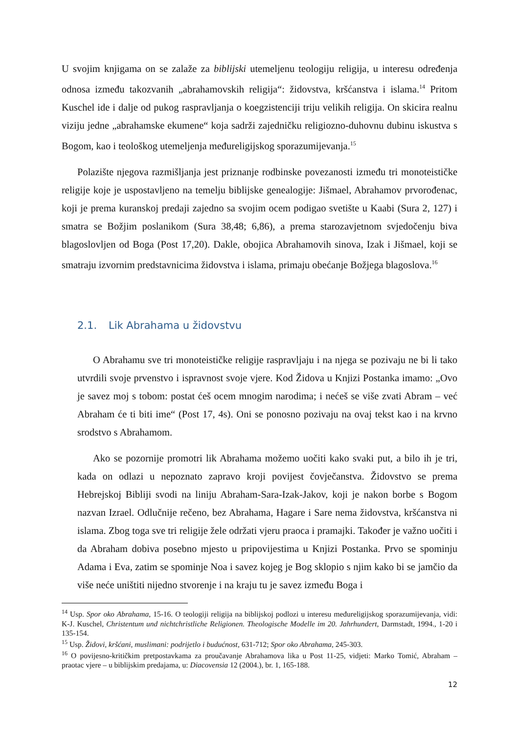U svojim knjigama on se zalaže za biblijski utemeljenu teologiju religija, u interesu određenja odnosa između takozvanih „abrahamovskih religija“: židovstva, kršćanstva i islama.<sup>14</sup> Pritom Kuschel ide i dalje od pukog raspravljanja o koegzistenciji triju velikih religija. On skicira realnu viziju jedne „abrahamske ekumene“ koja sadrži zajedničku religiozno-duhovnu dubinu iskustva s Bogom, kao i teološkog utemeljenja međureligijskog sporazumijevanja.<sup>15</sup>
Polazište njegova razmišljanja jest priznanje rodbinske povezanosti između tri monoteističke religije koje je uspostavljeno na temelju biblijske genealogije: Jišmael, Abrahamov prvorođenac, koji je prema kuranskoj predaji zajedno sa svojim ocem podigao svetište u Kaabi (Sura 2, 127) i smatra se Božjim poslanikom (Sura 38,48; 6,86), a prema starozavjetnom svjedočenju biva blagoslovljen od Boga (Post 17,20). Dakle, obojica Abrahamovih sinova, Izak i Jišmael, koji se smatraju izvornim predstavnicima židovstva i islama, primaju obećanje Božjega blagoslova.<sup>16</sup>
2.1. Lik Abrahama u židovstvu
O Abrahamu sve tri monoteističke religije raspravljaju i na njega se pozivaju ne bi li tako utvrdili svoje prvenstvo i ispravnost svoje vjere. Kod Židova u Knjizi Postanka imamo: „Ovo je savez moj s tobom: postat ćeš ocem mnogim narodima; i nećeš se više zvati Abram – već Abraham će ti biti ime“ (Post 17, 4s). Oni se ponosno pozivaju na ovaj tekst kao i na krvno srodstvo s Abrahamom.
Ako se pozornije promotri lik Abrahama možemo uočiti kako svaki put, a bilo ih je tri, kada on odlazi u nepoznato zapravo kroji povijest čovječanstva. Židovstvo se prema Hebrejskoj Bibliji svodi na liniju Abraham-Sara-Izak-Jakov, koji je nakon borbe s Bogom nazvan Izrael. Odlučnije rečeno, bez Abrahama, Hagare i Sare nema židovstva, kršćanstva ni islama. Zbog toga sve tri religije žele održati vjeru praoca i pramajki. Također je važno uočiti i da Abraham dobiva posebno mjesto u pripovijestima u Knjizi Postanka. Prvo se spominju Adama i Eva, zatim se spominje Noa i savez kojeg je Bog sklopio s njim kako bi se jamčio da više neće uništiti nijedno stvorenje i na kraju tu je savez između Boga i
<sup>14</sup> Usp. Spor oko Abrahama, 15-16. O teologiji religija na biblijskoj podlozi u interesu međureligijskog sporazumijevanja, vidi: K-J. Kuschel, Christentum und nichtchristliche Religionen. Theologische Modelle im 20. Jahrhundert, Darmstadt, 1994., 1-20 i 135-154.
<sup>15</sup> Usp. Židovi, kršćani, muslimani: podrijetlo i budućnost, 631-712; Spor oko Abrahama, 245-303.
<sup>16</sup> O povijesno-kritičkim pretpostavkama za proučavanje Abrahamova lika u Post 11-25, vidjeti: Marko Tomić, Abraham – praotac vjere – u biblijskim predajama, u: Diacovensia 12 (2004.), br. 1, 165-188.
12